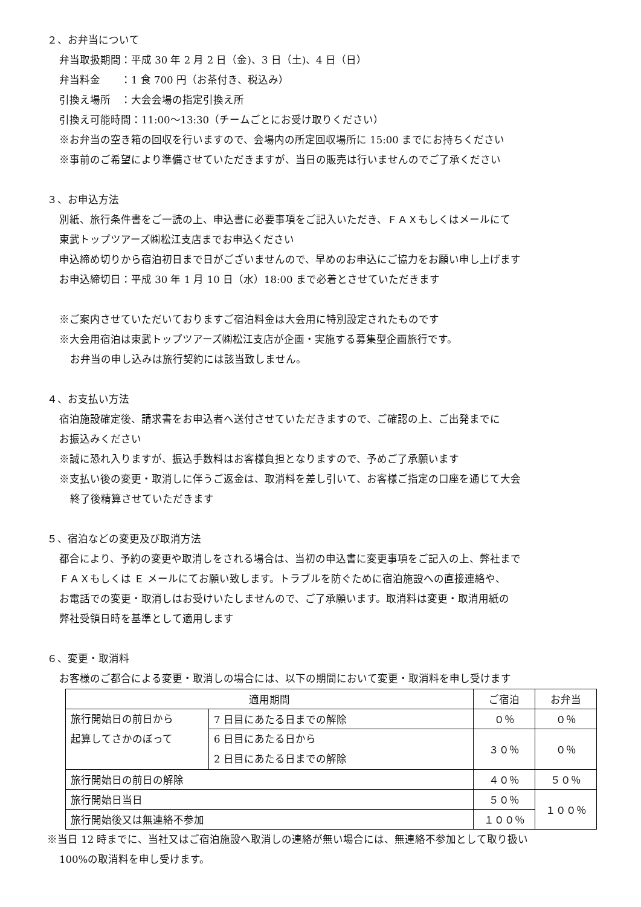２、お弁当について
弁当取扱期間：平成 30 年 2 月 2 日（金)、3 日（土)、4 日（日）
弁当料金　　：1 食 700 円（お茶付き、税込み）
引換え場所　：大会会場の指定引換え所
引換え可能時間：11:00～13:30（チームごとにお受け取りください）
※お弁当の空き箱の回収を行いますので、会場内の所定回収場所に 15:00 までにお持ちください
※事前のご希望により準備させていただきますが、当日の販売は行いませんのでご了承ください
３、お申込方法
別紙、旅行条件書をご一読の上、申込書に必要事項をご記入いただき、ＦＡＸもしくはメールにて
東武トップツアーズ㈱松江支店までお申込ください
申込締め切りから宿泊初日まで日がございませんので、早めのお申込にご協力をお願い申し上げます
お申込締切日：平成 30 年 1 月 10 日（水）18:00 まで必着とさせていただきます
※ご案内させていただいておりますご宿泊料金は大会用に特別設定されたものです
※大会用宿泊は東武トップツアーズ㈱松江支店が企画・実施する募集型企画旅行です。
お弁当の申し込みは旅行契約には該当致しません。
４、お支払い方法
宿泊施設確定後、請求書をお申込者へ送付させていただきますので、ご確認の上、ご出発までに
お振込みください
※誠に恐れ入りますが、振込手数料はお客様負担となりますので、予めご了承願います
※支払い後の変更・取消しに伴うご返金は、取消料を差し引いて、お客様ご指定の口座を通じて大会
終了後精算させていただきます
５、宿泊などの変更及び取消方法
都合により、予約の変更や取消しをされる場合は、当初の申込書に変更事項をご記入の上、弊社まで
ＦＡＸもしくは Ｅ メールにてお願い致します。トラブルを防ぐために宿泊施設への直接連絡や、
お電話での変更・取消しはお受けいたしませんので、ご了承願います。取消料は変更・取消用紙の
弊社受領日時を基準として適用します
６、変更・取消料
お客様のご都合による変更・取消しの場合には、以下の期間において変更・取消料を申し受けます
| 適用期間 | | ご宿泊 | お弁当 |
| --- | --- | --- | --- |
| 旅行開始日の前日から 起算してさかのぼって | 7 日目にあたる日までの解除 | ０％ | ０％ |
| | 6 日目にあたる日から 2 日目にあたる日までの解除 | ３０％ | ０％ |
| 旅行開始日の前日の解除 | | ４０％ | ５０％ |
| 旅行開始日当日 | | ５０％ | １００％ |
| 旅行開始後又は無連絡不参加 | | １００％ | |
※当日 12 時までに、当社又はご宿泊施設へ取消しの連絡が無い場合には、無連絡不参加として取り扱い
100%の取消料を申し受けます。